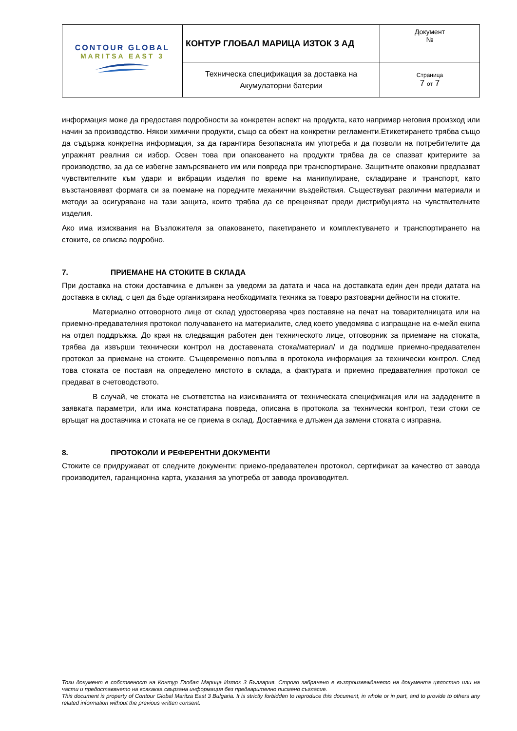| CONTOUR GLOBAL MARITSA EAST 3 | КОНТУР ГЛОБАЛ МАРИЦА ИЗТОК 3 АД | Документ № |
| | Техническа спецификация за доставка на Акумулаторни батерии | Страница 7 от 7 |
информация може да предоставя подробности за конкретен аспект на продукта, като например неговия произход или начин за производство. Някои химични продукти, също са обект на конкретни регламенти.Етикетирането трябва също да съдържа конкретна информация, за да гарантира безопасната им употреба и да позволи на потребителите да упражнят реалния си избор. Освен това при опаковането на продукти трябва да се спазват критериите за производство, за да се избегне замърсяването им или повреда при транспортиране. Защитните опаковки предпазват чувствителните към удари и вибрации изделия по време на манипулиране, складиране и транспорт, като възстановяват формата си за поемане на поредните механични въздействия. Съществуват различни материали и методи за осигуряване на тази защита, които трябва да се преценяват преди дистрибуцията на чувствителните изделия.
Ако има изисквания на Възложителя за опаковането, пакетирането и комплектуването и транспортирането на стоките, се описва подробно.
7. ПРИЕМАНЕ НА СТОКИТЕ В СКЛАДА
При доставка на стоки доставчика е длъжен за уведоми за датата и часа на доставката един ден преди датата на доставка в склад, с цел да бъде организирана необходимата техника за товаро разтоварни дейности на стоките.
Материално отговорното лице от склад удостоверява чрез поставяне на печат на товарителницата или на приемно-предавателния протокол получаването на материалите, след което уведомява с изпращане на е-мейл екипа на отдел поддръжка. До края на следващия работен ден техническото лице, отговорник за приемане на стоката, трябва да извърши технически контрол на доставената стока/материал/ и да подпише приемно-предавателен протокол за приемане на стоките. Същевременно попълва в протокола информация за технически контрол. След това стоката се поставя на определено мястото в склада, а фактурата и приемно предавателния протокол се предават в счетоводството.
В случай, че стоката не съответства на изискванията от техническата спецификация или на зададените в заявката параметри, или има констатирана повреда, описана в протокола за технически контрол, тези стоки се връщат на доставчика и стоката не се приема в склад. Доставчика е длъжен да замени стоката с изправна.
8. ПРОТОКОЛИ И РЕФЕРЕНТНИ ДОКУМЕНТИ
Стоките се придружават от следните документи: приемо-предавателен протокол, сертификат за качество от завода производител, гаранционна карта, указания за употреба от завода производител.
Този документ е собственост на Контур Глобал Марица Изток 3 България. Строго забранено е възпроизвеждането на документа цялостно или на части и предоставянето на всякаква свързана информация без предварително писмено съгласие.
This document is property of Contour Global Maritza East 3 Bulgaria. It is strictly forbidden to reproduce this document, in whole or in part, and to provide to others any related information without the previous written consent.